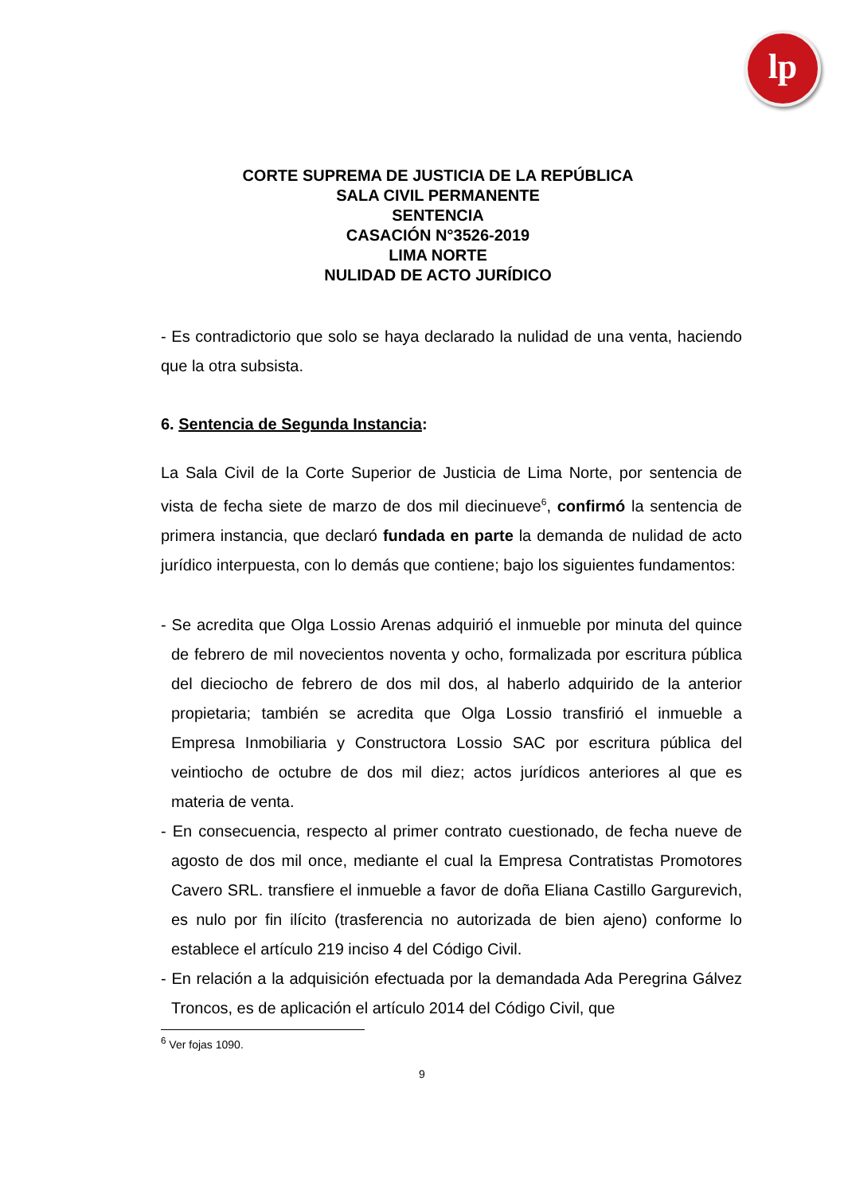lp
CORTE SUPREMA DE JUSTICIA DE LA REPÚBLICA
SALA CIVIL PERMANENTE
SENTENCIA
CASACIÓN N°3526-2019
LIMA NORTE
NULIDAD DE ACTO JURÍDICO
- Es contradictorio que solo se haya declarado la nulidad de una venta, haciendo que la otra subsista.
6. Sentencia de Segunda Instancia:
La Sala Civil de la Corte Superior de Justicia de Lima Norte, por sentencia de vista de fecha siete de marzo de dos mil diecinueve<sup>6</sup>, confirmó la sentencia de primera instancia, que declaró fundada en parte la demanda de nulidad de acto jurídico interpuesta, con lo demás que contiene; bajo los siguientes fundamentos:
- Se acredita que Olga Lossio Arenas adquirió el inmueble por minuta del quince de febrero de mil novecientos noventa y ocho, formalizada por escritura pública del dieciocho de febrero de dos mil dos, al haberlo adquirido de la anterior propietaria; también se acredita que Olga Lossio transfirió el inmueble a Empresa Inmobiliaria y Constructora Lossio SAC por escritura pública del veintiocho de octubre de dos mil diez; actos jurídicos anteriores al que es materia de venta.
- En consecuencia, respecto al primer contrato cuestionado, de fecha nueve de agosto de dos mil once, mediante el cual la Empresa Contratistas Promotores Cavero SRL. transfiere el inmueble a favor de doña Eliana Castillo Gargurevich, es nulo por fin ilícito (trasferencia no autorizada de bien ajeno) conforme lo establece el artículo 219 inciso 4 del Código Civil.
- En relación a la adquisición efectuada por la demandada Ada Peregrina Gálvez Troncos, es de aplicación el artículo 2014 del Código Civil, que
<sup>6</sup> Ver fojas 1090.
9